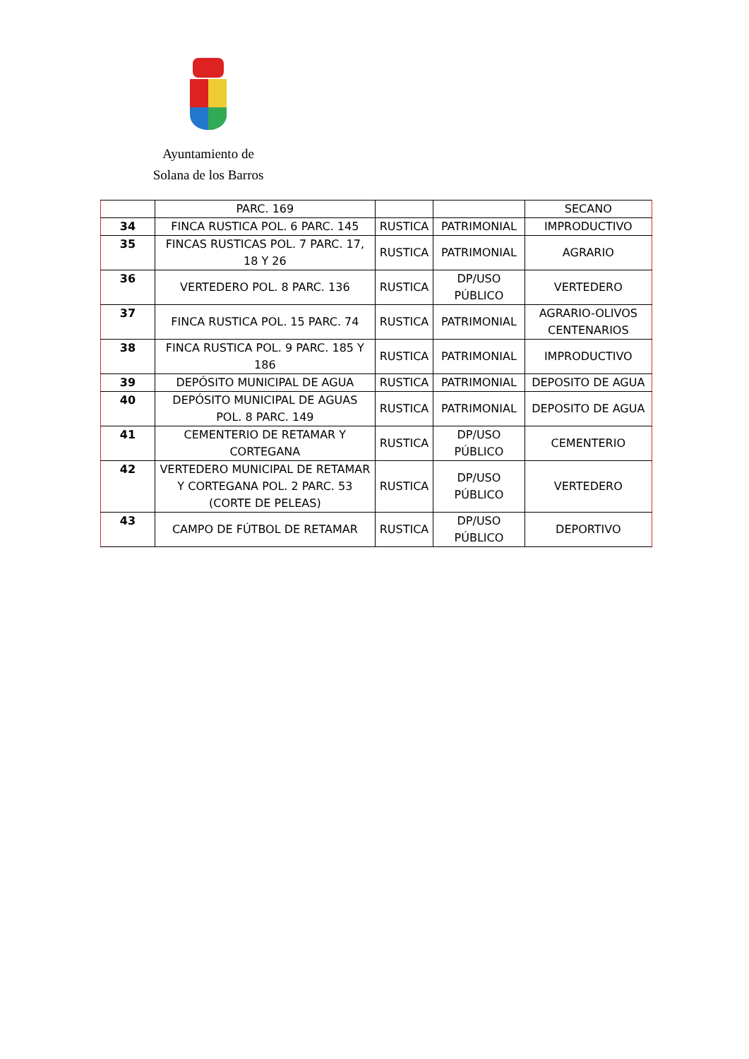Ayuntamiento de
Solana de los Barros
| | PARC. 169 | | | SECANO |
| 34 | FINCA RUSTICA POL. 6 PARC. 145 | RUSTICA | PATRIMONIAL | IMPRODUCTIVO |
| 35 | FINCAS RUSTICAS POL. 7 PARC. 17, 18 Y 26 | RUSTICA | PATRIMONIAL | AGRARIO |
| 36 | VERTEDERO POL. 8 PARC. 136 | RUSTICA | DP/USO PÚBLICO | VERTEDERO |
| 37 | FINCA RUSTICA POL. 15 PARC. 74 | RUSTICA | PATRIMONIAL | AGRARIO-OLIVOS CENTENARIOS |
| 38 | FINCA RUSTICA POL. 9 PARC. 185 Y 186 | RUSTICA | PATRIMONIAL | IMPRODUCTIVO |
| 39 | DEPÓSITO MUNICIPAL DE AGUA | RUSTICA | PATRIMONIAL | DEPOSITO DE AGUA |
| 40 | DEPÓSITO MUNICIPAL DE AGUAS POL. 8 PARC. 149 | RUSTICA | PATRIMONIAL | DEPOSITO DE AGUA |
| 41 | CEMENTERIO DE RETAMAR Y CORTEGANA | RUSTICA | DP/USO PÚBLICO | CEMENTERIO |
| 42 | VERTEDERO MUNICIPAL DE RETAMAR Y CORTEGANA POL. 2 PARC. 53 (CORTE DE PELEAS) | RUSTICA | DP/USO PÚBLICO | VERTEDERO |
| 43 | CAMPO DE FÚTBOL DE RETAMAR | RUSTICA | DP/USO PÚBLICO | DEPORTIVO |